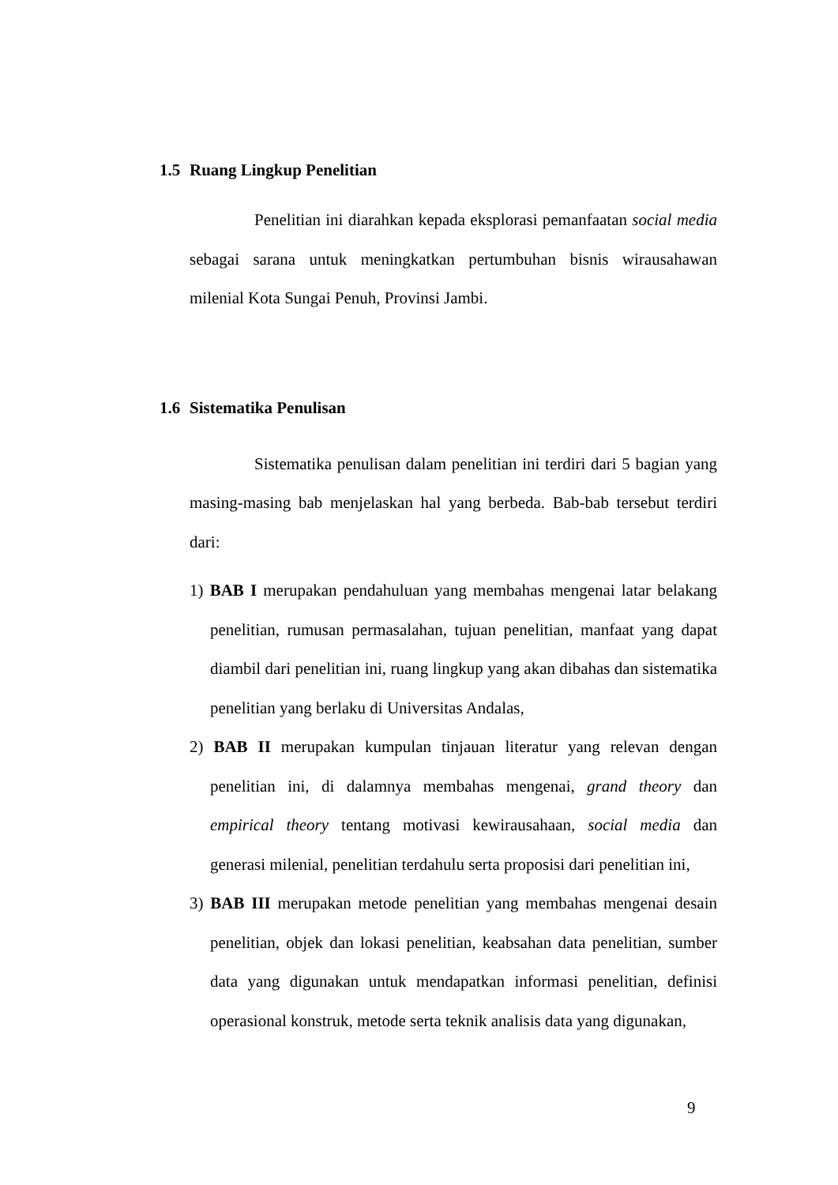1.5 Ruang Lingkup Penelitian
Penelitian ini diarahkan kepada eksplorasi pemanfaatan social media sebagai sarana untuk meningkatkan pertumbuhan bisnis wirausahawan milenial Kota Sungai Penuh, Provinsi Jambi.
1.6 Sistematika Penulisan
Sistematika penulisan dalam penelitian ini terdiri dari 5 bagian yang masing-masing bab menjelaskan hal yang berbeda. Bab-bab tersebut terdiri dari:
1) BAB I merupakan pendahuluan yang membahas mengenai latar belakang penelitian, rumusan permasalahan, tujuan penelitian, manfaat yang dapat diambil dari penelitian ini, ruang lingkup yang akan dibahas dan sistematika penelitian yang berlaku di Universitas Andalas,
2) BAB II merupakan kumpulan tinjauan literatur yang relevan dengan penelitian ini, di dalamnya membahas mengenai, grand theory dan empirical theory tentang motivasi kewirausahaan, social media dan generasi milenial, penelitian terdahulu serta proposisi dari penelitian ini,
3) BAB III merupakan metode penelitian yang membahas mengenai desain penelitian, objek dan lokasi penelitian, keabsahan data penelitian, sumber data yang digunakan untuk mendapatkan informasi penelitian, definisi operasional konstruk, metode serta teknik analisis data yang digunakan,
9